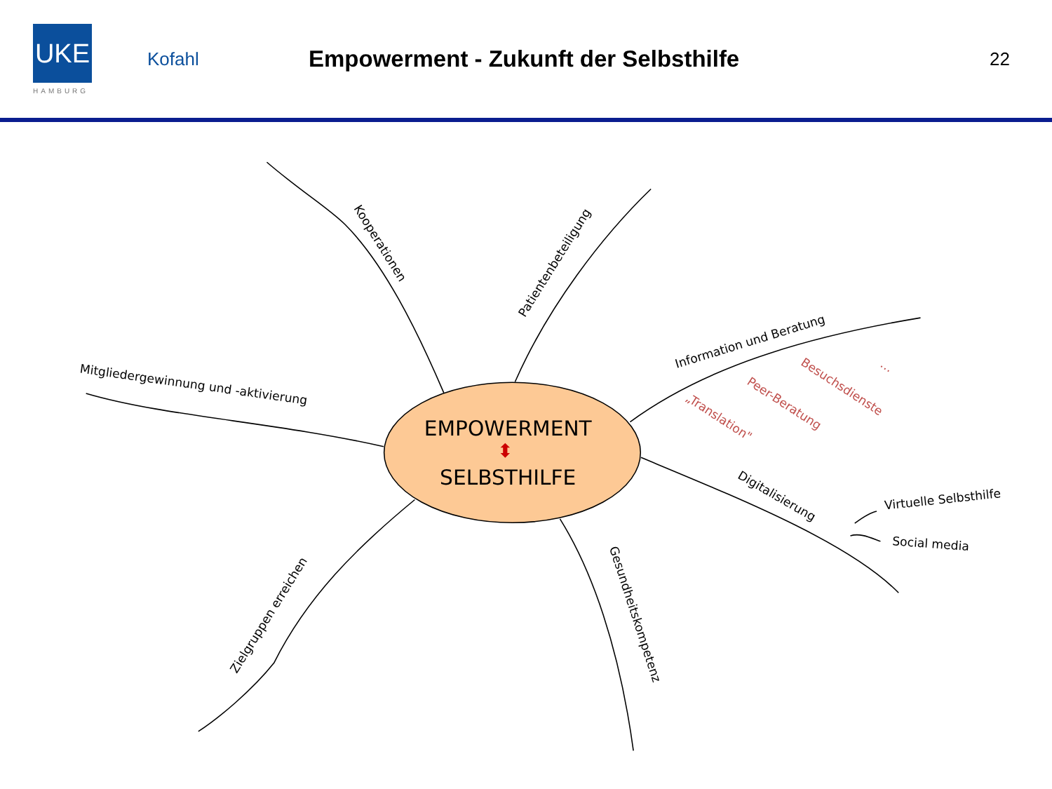UKE
HAMBURG
Kofahl
Empowerment - Zukunft der Selbsthilfe
22
EMPOWERMENT
⬍
SELBSTHILFE
Kooperationen
Patientenbeteiligung
Information und Beratung
Mitgliedergewinnung und -aktivierung
Digitalisierung
Zielgruppen erreichen
Gesundheitskompetenz
Virtuelle Selbsthilfe
Social media
Besuchsdienste
Peer-Beratung
„Translation"
…